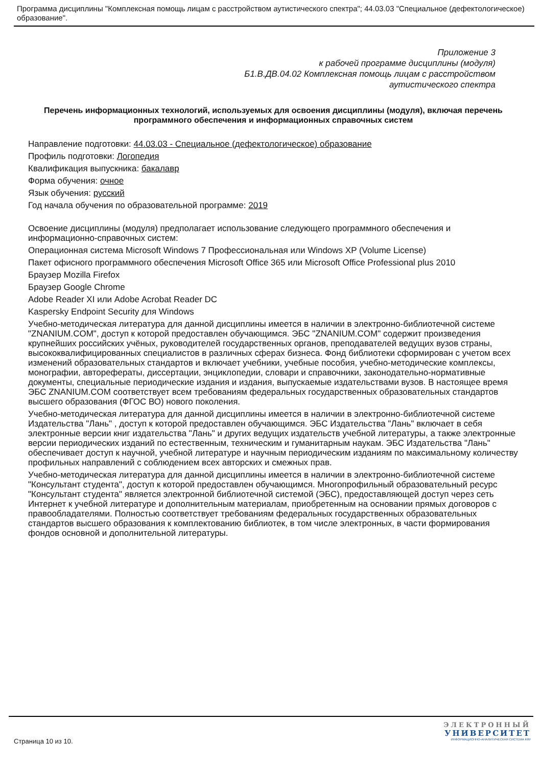Программа дисциплины "Комплексная помощь лицам с расстройством аутистического спектра"; 44.03.03 "Специальное (дефектологическое) образование".
Приложение 3
к рабочей программе дисциплины (модуля)
Б1.В.ДВ.04.02 Комплексная помощь лицам с расстройством
аутистического спектра
Перечень информационных технологий, используемых для освоения дисциплины (модуля), включая перечень программного обеспечения и информационных справочных систем
Направление подготовки: 44.03.03 - Специальное (дефектологическое) образование
Профиль подготовки: Логопедия
Квалификация выпускника: бакалавр
Форма обучения: очное
Язык обучения: русский
Год начала обучения по образовательной программе: 2019
Освоение дисциплины (модуля) предполагает использование следующего программного обеспечения и информационно-справочных систем:
Операционная система Microsoft Windows 7 Профессиональная или Windows XP (Volume License)
Пакет офисного программного обеспечения Microsoft Office 365 или Microsoft Office Professional plus 2010
Браузер Mozilla Firefox
Браузер Google Chrome
Adobe Reader XI или Adobe Acrobat Reader DC
Kaspersky Endpoint Security для Windows
Учебно-методическая литература для данной дисциплины имеется в наличии в электронно-библиотечной системе "ZNANIUM.COM", доступ к которой предоставлен обучающимся. ЭБС "ZNANIUM.COM" содержит произведения крупнейших российских учёных, руководителей государственных органов, преподавателей ведущих вузов страны, высококвалифицированных специалистов в различных сферах бизнеса. Фонд библиотеки сформирован с учетом всех изменений образовательных стандартов и включает учебники, учебные пособия, учебно-методические комплексы, монографии, авторефераты, диссертации, энциклопедии, словари и справочники, законодательно-нормативные документы, специальные периодические издания и издания, выпускаемые издательствами вузов. В настоящее время ЭБС ZNANIUM.COM соответствует всем требованиям федеральных государственных образовательных стандартов высшего образования (ФГОС ВО) нового поколения.
Учебно-методическая литература для данной дисциплины имеется в наличии в электронно-библиотечной системе Издательства "Лань" , доступ к которой предоставлен обучающимся. ЭБС Издательства "Лань" включает в себя электронные версии книг издательства "Лань" и других ведущих издательств учебной литературы, а также электронные версии периодических изданий по естественным, техническим и гуманитарным наукам. ЭБС Издательства "Лань" обеспечивает доступ к научной, учебной литературе и научным периодическим изданиям по максимальному количеству профильных направлений с соблюдением всех авторских и смежных прав.
Учебно-методическая литература для данной дисциплины имеется в наличии в электронно-библиотечной системе "Консультант студента", доступ к которой предоставлен обучающимся. Многопрофильный образовательный ресурс "Консультант студента" является электронной библиотечной системой (ЭБС), предоставляющей доступ через сеть Интернет к учебной литературе и дополнительным материалам, приобретенным на основании прямых договоров с правообладателями. Полностью соответствует требованиям федеральных государственных образовательных стандартов высшего образования к комплектованию библиотек, в том числе электронных, в части формирования фондов основной и дополнительной литературы.
Страница 10 из 10.
ЭЛЕКТРОННЫЙ
УНИВЕРСИТЕТ
ИНФОРМАЦИОННО-АНАЛИТИЧЕСКАЯ СИСТЕМА КФУ